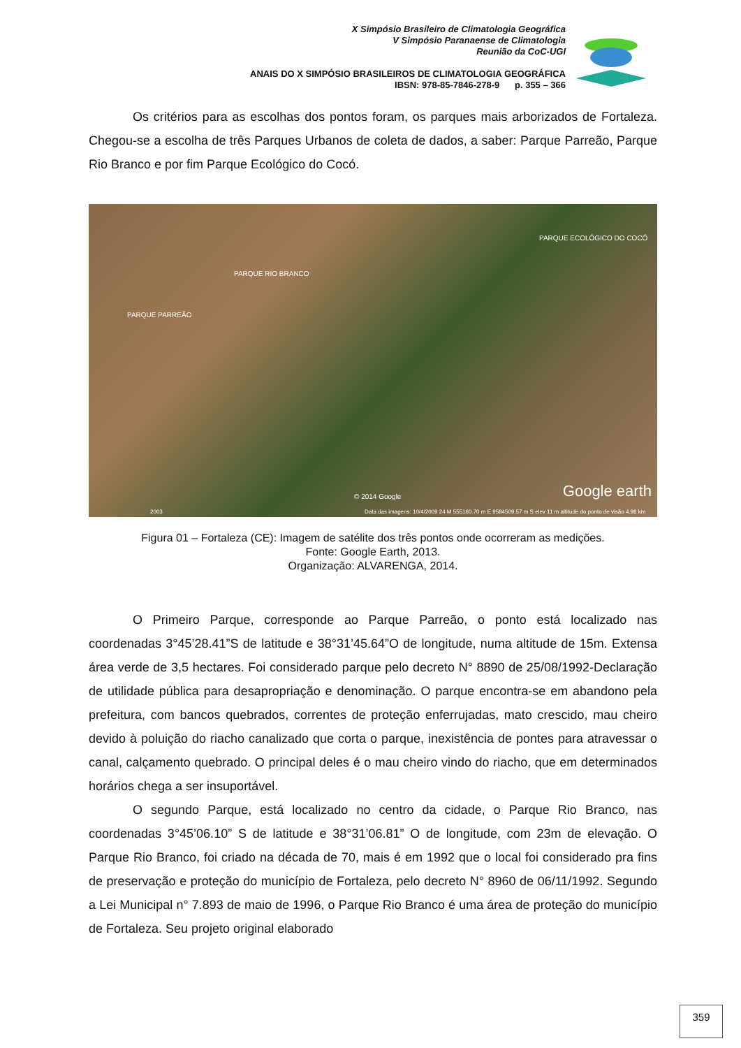X Simpósio Brasileiro de Climatologia Geográfica
V Simpósio Paranaense de Climatologia
Reunião da CoC-UGI
ANAIS DO X SIMPÓSIO BRASILEIROS DE CLIMATOLOGIA GEOGRÁFICA
IBSN: 978-85-7846-278-9 p. 355 – 366
Os critérios para as escolhas dos pontos foram, os parques mais arborizados de Fortaleza. Chegou-se a escolha de três Parques Urbanos de coleta de dados, a saber: Parque Parreão, Parque Rio Branco e por fim Parque Ecológico do Cocó.
PARQUE PARREÃO
PARQUE RIO BRANCO
PARQUE ECOLÓGICO DO COCÓ
Google earth © 2014 Google
Data das imagens: 10/4/2009 24 M 555160.70 m E 9584509.57 m S elev 11 m altitude do ponto de visão 4.98 km 2003
Figura 01 – Fortaleza (CE): Imagem de satélite dos três pontos onde ocorreram as medições.
Fonte: Google Earth, 2013.
Organização: ALVARENGA, 2014.
O Primeiro Parque, corresponde ao Parque Parreão, o ponto está localizado nas coordenadas 3°45’28.41”S de latitude e 38°31’45.64”O de longitude, numa altitude de 15m. Extensa área verde de 3,5 hectares. Foi considerado parque pelo decreto N° 8890 de 25/08/1992-Declaração de utilidade pública para desapropriação e denominação. O parque encontra-se em abandono pela prefeitura, com bancos quebrados, correntes de proteção enferrujadas, mato crescido, mau cheiro devido à poluição do riacho canalizado que corta o parque, inexistência de pontes para atravessar o canal, calçamento quebrado. O principal deles é o mau cheiro vindo do riacho, que em determinados horários chega a ser insuportável.
O segundo Parque, está localizado no centro da cidade, o Parque Rio Branco, nas coordenadas 3°45’06.10” S de latitude e 38°31’06.81” O de longitude, com 23m de elevação. O Parque Rio Branco, foi criado na década de 70, mais é em 1992 que o local foi considerado pra fins de preservação e proteção do município de Fortaleza, pelo decreto N° 8960 de 06/11/1992. Segundo a Lei Municipal n° 7.893 de maio de 1996, o Parque Rio Branco é uma área de proteção do município de Fortaleza. Seu projeto original elaborado
359